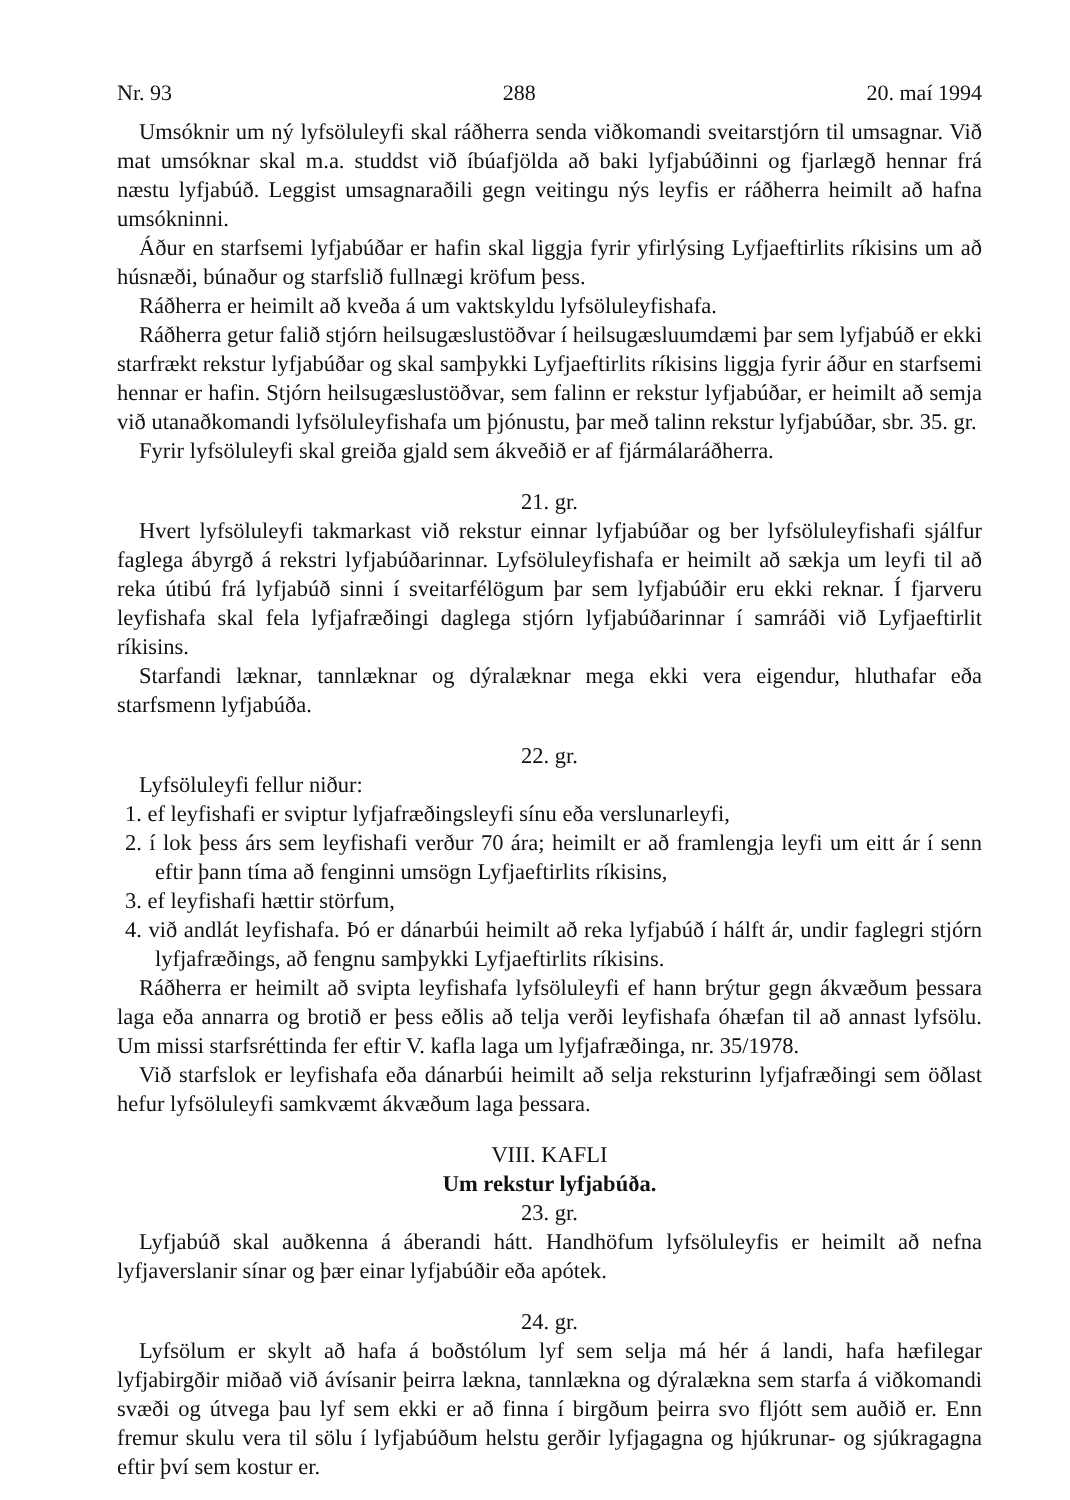Nr. 93 288 20. maí 1994
Umsóknir um ný lyfsöluleyfi skal ráðherra senda viðkomandi sveitarstjórn til umsagnar. Við mat umsóknar skal m.a. studdst við íbúafjölda að baki lyfjabúðinni og fjarlægð hennar frá næstu lyfjabúð. Leggist umsagnaraðili gegn veitingu nýs leyfis er ráðherra heimilt að hafna umsókninni.
Áður en starfsemi lyfjabúðar er hafin skal liggja fyrir yfirlýsing Lyfjaeftirlits ríkisins um að húsnæði, búnaður og starfslið fullnægi kröfum þess.
Ráðherra er heimilt að kveða á um vaktskyldu lyfsöluleyfishafa.
Ráðherra getur falið stjórn heilsugæslustöðvar í heilsugæsluumdæmi þar sem lyfjabúð er ekki starfrækt rekstur lyfjabúðar og skal samþykki Lyfjaeftirlits ríkisins liggja fyrir áður en starfsemi hennar er hafin. Stjórn heilsugæslustöðvar, sem falinn er rekstur lyfjabúðar, er heimilt að semja við utanaðkomandi lyfsöluleyfishafa um þjónustu, þar með talinn rekstur lyfjabúðar, sbr. 35. gr.
Fyrir lyfsöluleyfi skal greiða gjald sem ákveðið er af fjármálaráðherra.
21. gr.
Hvert lyfsöluleyfi takmarkast við rekstur einnar lyfjabúðar og ber lyfsöluleyfishafi sjálfur faglega ábyrgð á rekstri lyfjabúðarinnar. Lyfsöluleyfishafa er heimilt að sækja um leyfi til að reka útibú frá lyfjabúð sinni í sveitarfélögum þar sem lyfjabúðir eru ekki reknar. Í fjarveru leyfishafa skal fela lyfjafræðingi daglega stjórn lyfjabúðarinnar í samráði við Lyfjaeftirlit ríkisins.
Starfandi læknar, tannlæknar og dýralæknar mega ekki vera eigendur, hluthafar eða starfsmenn lyfjabúða.
22. gr.
Lyfsöluleyfi fellur niður:
1. ef leyfishafi er sviptur lyfjafræðingsleyfi sínu eða verslunarleyfi,
2. í lok þess árs sem leyfishafi verður 70 ára; heimilt er að framlengja leyfi um eitt ár í senn eftir þann tíma að fenginni umsögn Lyfjaeftirlits ríkisins,
3. ef leyfishafi hættir störfum,
4. við andlát leyfishafa. Þó er dánarbúi heimilt að reka lyfjabúð í hálft ár, undir faglegri stjórn lyfjafræðings, að fengnu samþykki Lyfjaeftirlits ríkisins.
Ráðherra er heimilt að svipta leyfishafa lyfsöluleyfi ef hann brýtur gegn ákvæðum þessara laga eða annarra og brotið er þess eðlis að telja verði leyfishafa óhæfan til að annast lyfsölu. Um missi starfsréttinda fer eftir V. kafla laga um lyfjafræðinga, nr. 35/1978.
Við starfslok er leyfishafa eða dánarbúi heimilt að selja reksturinn lyfjafræðingi sem öðlast hefur lyfsöluleyfi samkvæmt ákvæðum laga þessara.
VIII. KAFLI
Um rekstur lyfjabúða.
23. gr.
Lyfjabúð skal auðkenna á áberandi hátt. Handhöfum lyfsöluleyfis er heimilt að nefna lyfjaverslanir sínar og þær einar lyfjabúðir eða apótek.
24. gr.
Lyfsölum er skylt að hafa á boðstólum lyf sem selja má hér á landi, hafa hæfilegar lyfjabirgðir miðað við ávísanir þeirra lækna, tannlækna og dýralækna sem starfa á viðkomandi svæði og útvega þau lyf sem ekki er að finna í birgðum þeirra svo fljótt sem auðið er. Enn fremur skulu vera til sölu í lyfjabúðum helstu gerðir lyfjagagna og hjúkrunar- og sjúkragagna eftir því sem kostur er.